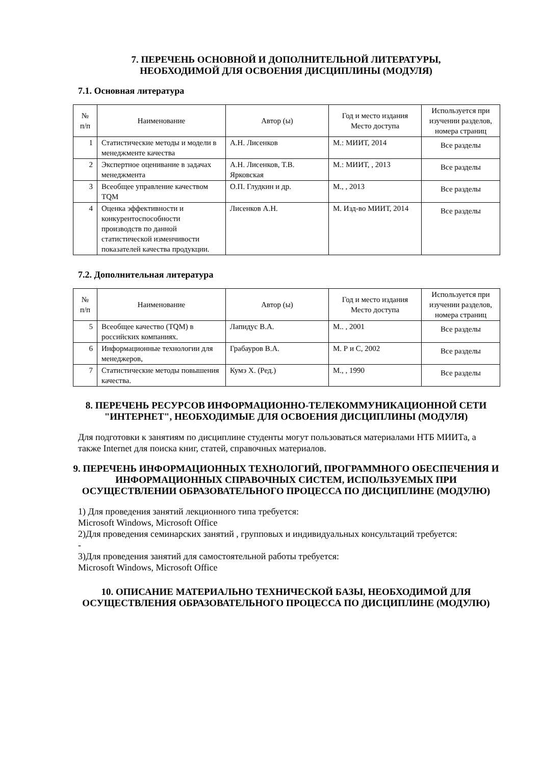7. ПЕРЕЧЕНЬ ОСНОВНОЙ И ДОПОЛНИТЕЛЬНОЙ ЛИТЕРАТУРЫ,
НЕОБХОДИМОЙ ДЛЯ ОСВОЕНИЯ ДИСЦИПЛИНЫ (МОДУЛЯ)
7.1. Основная литература
| № п/п | Наименование | Автор (ы) | Год и место издания Место доступа | Используется при изучении разделов, номера страниц |
| --- | --- | --- | --- | --- |
| 1 | Статистические методы и модели в менеджменте качества | А.Н. Лисенков | М.: МИИТ, 2014 | Все разделы |
| 2 | Экспертное оценивание в задачах менеджмента | А.Н. Лисенков, Т.В. Ярковская | М.: МИИТ, , 2013 | Все разделы |
| 3 | Всеобщее управление качеством TQM | О.П. Глудкин и др. | М., , 2013 | Все разделы |
| 4 | Оценка эффективности и конкурентоспособности производств по данной статистической изменчивости показателей качества продукции. | Лисенков А.Н. | М. Изд-во МИИТ, 2014 | Все разделы |
7.2. Дополнительная литература
| № п/п | Наименование | Автор (ы) | Год и место издания Место доступа | Используется при изучении разделов, номера страниц |
| --- | --- | --- | --- | --- |
| 5 | Всеобщее качество (TQM) в российских компаниях. | Лапидус В.А. | М.. , 2001 | Все разделы |
| 6 | Информационные технологии для менеджеров, | Грабауров В.А. | М. Р и С, 2002 | Все разделы |
| 7 | Статистические методы повышения качества. | Кумэ Х. (Ред.) | М., , 1990 | Все разделы |
8. ПЕРЕЧЕНЬ РЕСУРСОВ ИНФОРМАЦИОННО-ТЕЛЕКОММУНИКАЦИОННОЙ СЕТИ "ИНТЕРНЕТ", НЕОБХОДИМЫЕ ДЛЯ ОСВОЕНИЯ ДИСЦИПЛИНЫ (МОДУЛЯ)
Для подготовки к занятиям по дисциплине студенты могут пользоваться материалами НТБ МИИТа, а также Internet для поиска книг, статей, справочных материалов.
9. ПЕРЕЧЕНЬ ИНФОРМАЦИОННЫХ ТЕХНОЛОГИЙ, ПРОГРАММНОГО ОБЕСПЕЧЕНИЯ И ИНФОРМАЦИОННЫХ СПРАВОЧНЫХ СИСТЕМ, ИСПОЛЬЗУЕМЫХ ПРИ ОСУЩЕСТВЛЕНИИ ОБРАЗОВАТЕЛЬНОГО ПРОЦЕССА ПО ДИСЦИПЛИНЕ (МОДУЛЮ)
1) Для проведения занятий лекционного типа требуется:
Microsoft Windows, Microsoft Office
2)Для проведения семинарских занятий , групповых и индивидуальных консультаций требуется:
-
3)Для проведения занятий для самостоятельной работы требуется:
Microsoft Windows, Microsoft Office
10. ОПИСАНИЕ МАТЕРИАЛЬНО ТЕХНИЧЕСКОЙ БАЗЫ, НЕОБХОДИМОЙ ДЛЯ ОСУЩЕСТВЛЕНИЯ ОБРАЗОВАТЕЛЬНОГО ПРОЦЕССА ПО ДИСЦИПЛИНЕ (МОДУЛЮ)